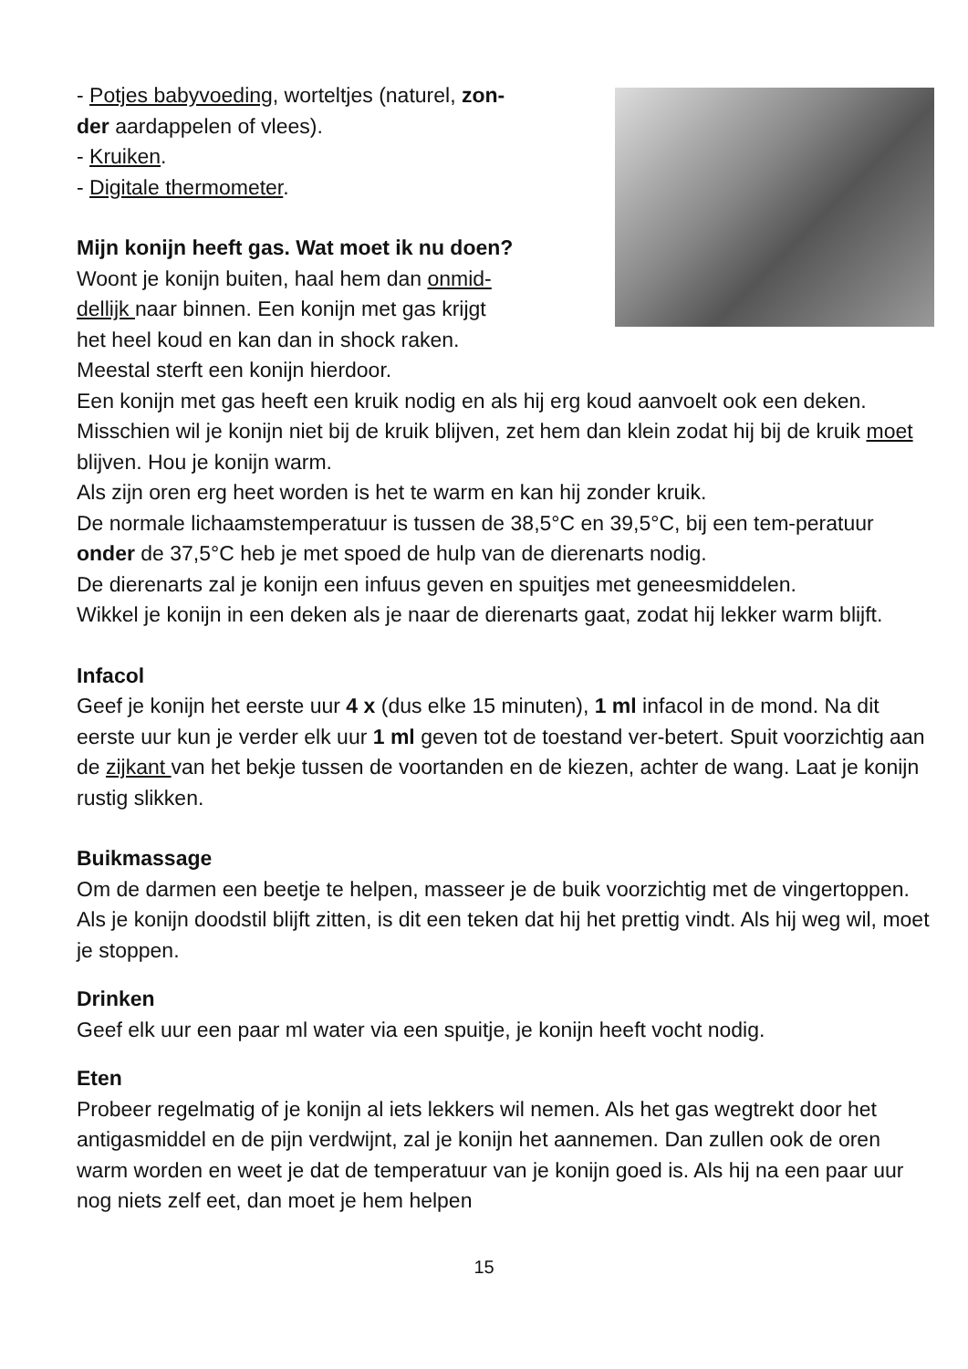- Potjes babyvoeding, worteltjes (naturel, zon-
der aardappelen of vlees).
- Kruiken.
- Digitale thermometer.
Mijn konijn heeft gas. Wat moet ik nu doen?
Woont je konijn buiten, haal hem dan onmid-
dellijk naar binnen. Een konijn met gas krijgt
het heel koud en kan dan in shock raken.
Meestal sterft een konijn hierdoor.
Een konijn met gas heeft een kruik nodig en als hij erg koud aanvoelt ook een deken.
Misschien wil je konijn niet bij de kruik blijven, zet hem dan klein zodat hij bij de kruik moet blijven. Hou je konijn warm.
Als zijn oren erg heet worden is het te warm en kan hij zonder kruik.
De normale lichaamstemperatuur is tussen de 38,5°C en 39,5°C, bij een tem-peratuur onder de 37,5°C heb je met spoed de hulp van de dierenarts nodig.
De dierenarts zal je konijn een infuus geven en spuitjes met geneesmiddelen.
Wikkel je konijn in een deken als je naar de dierenarts gaat, zodat hij lekker warm blijft.
Infacol
Geef je konijn het eerste uur 4 x (dus elke 15 minuten), 1 ml infacol in de mond. Na dit eerste uur kun je verder elk uur 1 ml geven tot de toestand ver-betert. Spuit voorzichtig aan de zijkant van het bekje tussen de voortanden en de kiezen, achter de wang. Laat je konijn rustig slikken.
Buikmassage
Om de darmen een beetje te helpen, masseer je de buik voorzichtig met de vingertoppen. Als je konijn doodstil blijft zitten, is dit een teken dat hij het prettig vindt. Als hij weg wil, moet je stoppen.
Drinken
Geef elk uur een paar ml water via een spuitje, je konijn heeft vocht nodig.
Eten
Probeer regelmatig of je konijn al iets lekkers wil nemen. Als het gas wegtrekt door het antigasmiddel en de pijn verdwijnt, zal je konijn het aannemen. Dan zullen ook de oren warm worden en weet je dat de temperatuur van je konijn goed is. Als hij na een paar uur nog niets zelf eet, dan moet je hem helpen
15